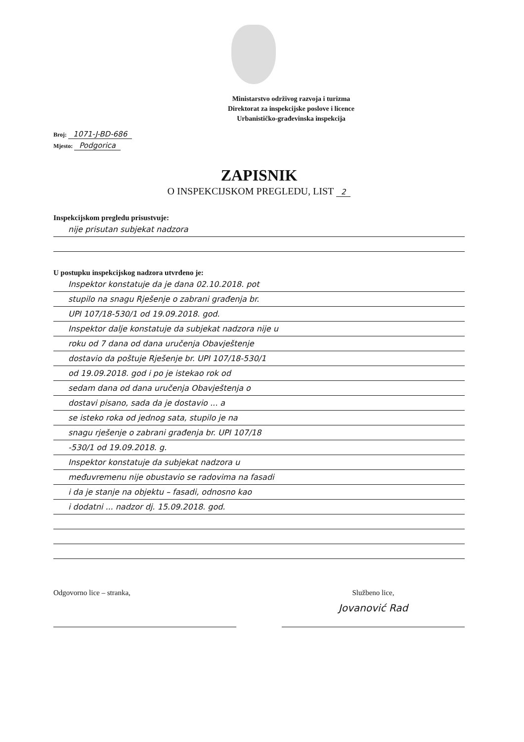Ministarstvo održivog razvoja i turizma
Direktorat za inspekcijske poslove i licence
Urbanističko-građevinska inspekcija
Broj: 1071-J-BD-686
Mjesto: Podgorica
ZAPISNIK
O INSPEKCIJSKOM PREGLEDU, LIST 2
Inspekcijskom pregledu prisustvuje:
nije prisutan subjekat nadzora
U postupku inspekcijskog nadzora utvrđeno je:
Inspektor konstatuje da je dana 02.10.2018. pot
stupilo na snagu Rješenje o zabrani građenja br.
UPI 107/18-530/1 od 19.09.2018. god.
Inspektor dalje konstatuje da subjekat nadzora nije u
roku od 7 dana od dana uručenja Obavještenje
dostavio da poštuje Rješenje br. UPI 107/18-530/1
od 19.09.2018. god i po je istekao rok od
sedam dana od dana uručenja Obavještenja o
dostavi pisano, sada da je dostavio ... a
se isteko roka od jednog sata, stupilo je na
snagu rješenje o zabrani građenja br. UPI 107/18
-530/1 od 19.09.2018. g.
Inspektor konstatuje da subjekat nadzora u
međuvremenu nije obustavio se radovima na fasadi
i da je stanje na objektu – fasadi, odnosno kao
i dodatni ... nadzor dj. 15.09.2018. god.
Odgovorno lice – stranka, Službeno lice,
Jovanović Rad